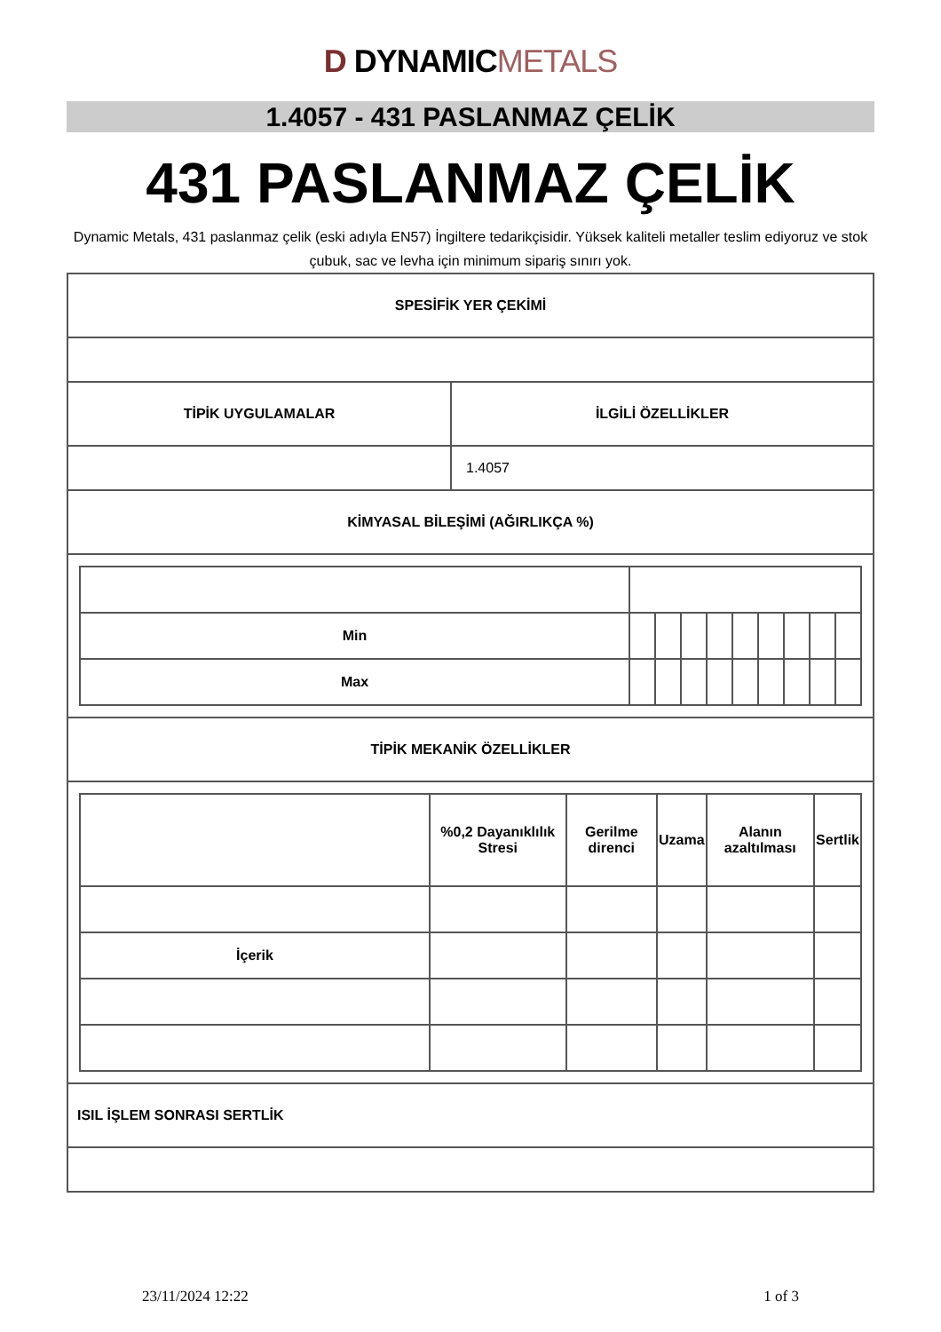D DYNAMICMETALS
1.4057 - 431 PASLANMAZ ÇELİK
431 PASLANMAZ ÇELİK
Dynamic Metals, 431 paslanmaz çelik (eski adıyla EN57) İngiltere tedarikçisidir. Yüksek kaliteli metaller teslim ediyoruz ve stok çubuk, sac ve levha için minimum sipariş sınırı yok.
| SPESİFİK YER ÇEKİMİ | |
| TİPİK UYGULAMALAR | İLGİLİ ÖZELLİKLER |
| | 1.4057 |
| KİMYASAL BİLEŞİMİ (AĞIRLIKÇA %) | |
| / Min / / / / / / / / / / / Max / / / / / / / / / / | |
| TİPİK MEKANİK ÖZELLİKLER | |
| / / %0,2 Dayanıklılık Stresi / Gerilme direnci / Uzama / Alanın azaltılması / Sertlik / / İçerik / / / / / / | |
| ISIL İŞLEM SONRASI SERTLİK | |
23/11/2024 12:22 1 of 3